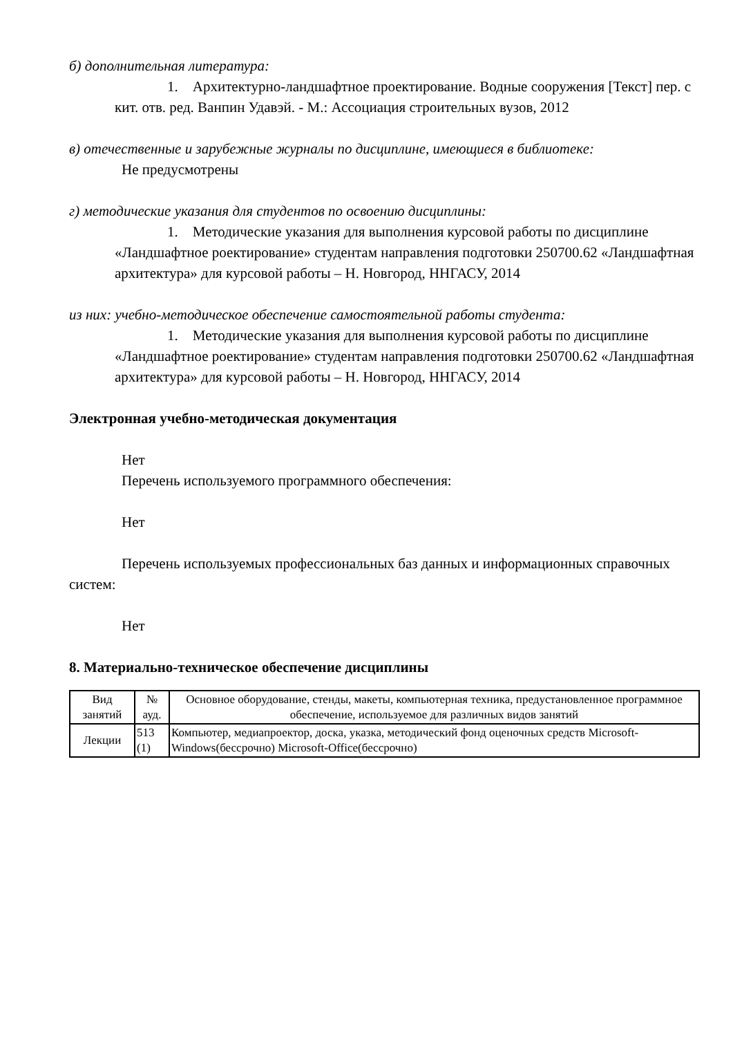б) дополнительная литература:
1. Архитектурно-ландшафтное проектирование. Водные сооружения [Текст] пер. с кит. отв. ред. Ванпин Удавэй. - М.: Ассоциация строительных вузов, 2012
в) отечественные и зарубежные журналы по дисциплине, имеющиеся в библиотеке:
Не предусмотрены
г) методические указания для студентов по освоению дисциплины:
1. Методические указания для выполнения курсовой работы по дисциплине «Ландшафтное роектирование» студентам направления подготовки 250700.62 «Ландшафтная архитектура» для курсовой работы – Н. Новгород, ННГАСУ, 2014
из них: учебно-методическое обеспечение самостоятельной работы студента:
1. Методические указания для выполнения курсовой работы по дисциплине «Ландшафтное роектирование» студентам направления подготовки 250700.62 «Ландшафтная архитектура» для курсовой работы – Н. Новгород, ННГАСУ, 2014
Электронная учебно-методическая документация
Нет
Перечень используемого программного обеспечения:
Нет
Перечень используемых профессиональных баз данных и информационных справочных систем:
Нет
8. Материально-техническое обеспечение дисциплины
| Вид занятий | № ауд. | Основное оборудование, стенды, макеты, компьютерная техника, предустановленное программное обеспечение, используемое для различных видов занятий |
| --- | --- | --- |
| Лекции | 513 (1) | Компьютер, медиапроектор, доска, указка, методический фонд оценочных средств Microsoft-Windows(бессрочно) Microsoft-Office(бессрочно) |